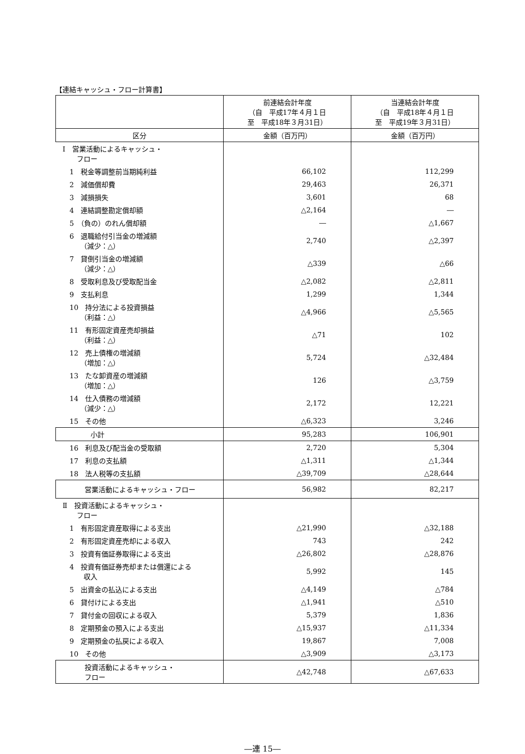【連結キャッシュ・フロー計算書】
| | 前連結会計年度 （自 平成17年４月１日 至 平成18年３月31日） | 当連結会計年度 （自 平成18年４月１日 至 平成19年３月31日） |
| --- | --- | --- |
| 区分 | 金額（百万円） | 金額（百万円） |
| Ⅰ 営業活動によるキャッシュ・ フロー | | |
| 1 税金等調整前当期純利益 | 66,102 | 112,299 |
| 2 減価償却費 | 29,463 | 26,371 |
| 3 減損損失 | 3,601 | 68 |
| 4 連結調整勘定償却額 | △2,164 | ― |
| 5 （負の）のれん償却額 | ― | △1,667 |
| 6 退職給付引当金の増減額 （減少：△） | 2,740 | △2,397 |
| 7 貸倒引当金の増減額 （減少：△） | △339 | △66 |
| 8 受取利息及び受取配当金 | △2,082 | △2,811 |
| 9 支払利息 | 1,299 | 1,344 |
| 10 持分法による投資損益 （利益：△） | △4,966 | △5,565 |
| 11 有形固定資産売却損益 （利益：△） | △71 | 102 |
| 12 売上債権の増減額 （増加：△） | 5,724 | △32,484 |
| 13 たな卸資産の増減額 （増加：△） | 126 | △3,759 |
| 14 仕入債務の増減額 （減少：△） | 2,172 | 12,221 |
| 15 その他 | △6,323 | 3,246 |
| 小計 | 95,283 | 106,901 |
| 16 利息及び配当金の受取額 | 2,720 | 5,304 |
| 17 利息の支払額 | △1,311 | △1,344 |
| 18 法人税等の支払額 | △39,709 | △28,644 |
| 営業活動によるキャッシュ・フロー | 56,982 | 82,217 |
| Ⅱ 投資活動によるキャッシュ・ フロー | | |
| 1 有形固定資産取得による支出 | △21,990 | △32,188 |
| 2 有形固定資産売却による収入 | 743 | 242 |
| 3 投資有価証券取得による支出 | △26,802 | △28,876 |
| 4 投資有価証券売却または償還による 収入 | 5,992 | 145 |
| 5 出資金の払込による支出 | △4,149 | △784 |
| 6 貸付けによる支出 | △1,941 | △510 |
| 7 貸付金の回収による収入 | 5,379 | 1,836 |
| 8 定期預金の預入による支出 | △15,937 | △11,334 |
| 9 定期預金の払戻による収入 | 19,867 | 7,008 |
| 10 その他 | △3,909 | △3,173 |
| 投資活動によるキャッシュ・ フロー | △42,748 | △67,633 |
―連 15―